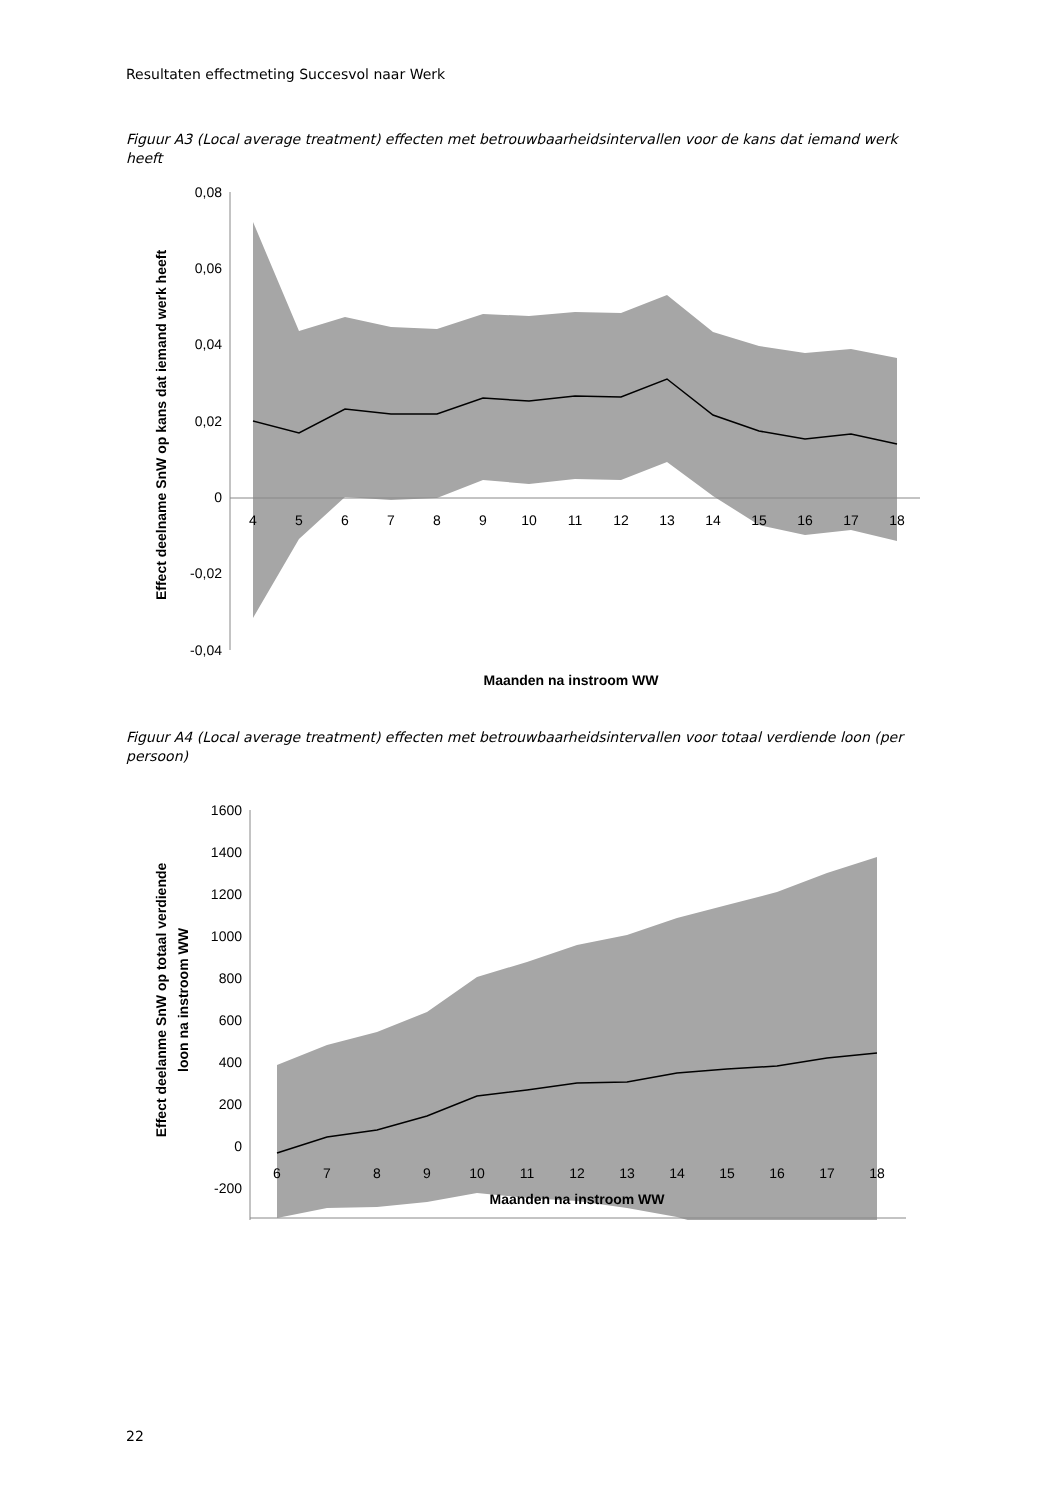Resultaten effectmeting Succesvol naar Werk
Figuur A3 (Local average treatment) effecten met betrouwbaarheidsintervallen voor de kans dat iemand werk heeft
0,08
0,06
0,04
0,02
0
-0,02
-0,04
4
5
6
7
8
9
10
11
12
13
14
15
16
17
18
Maanden na instroom WW
Effect deelname SnW op kans dat iemand werk heeft
Figuur A4 (Local average treatment) effecten met betrouwbaarheidsintervallen voor totaal verdiende loon (per persoon)
1600
1400
1200
1000
800
600
400
200
0
-200
6
7
8
9
10
11
12
13
14
15
16
17
18
Maanden na instroom WW
Effect deelanme SnW op totaal verdiende
loon na instroom WW
22